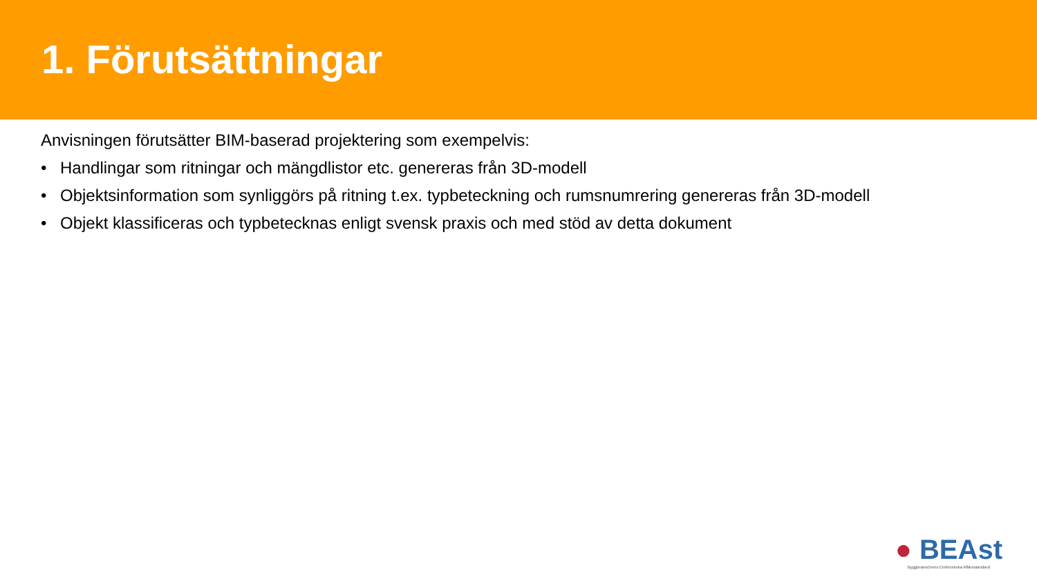1. Förutsättningar
Anvisningen förutsätter BIM-baserad projektering som exempelvis:
• Handlingar som ritningar och mängdlistor etc. genereras från 3D-modell
• Objektsinformation som synliggörs på ritning t.ex. typbeteckning och rumsnumrering genereras från 3D-modell
• Objekt klassificeras och typbetecknas enligt svensk praxis och med stöd av detta dokument
● BEAst
Byggbranschens Elektroniska Affärsstandard